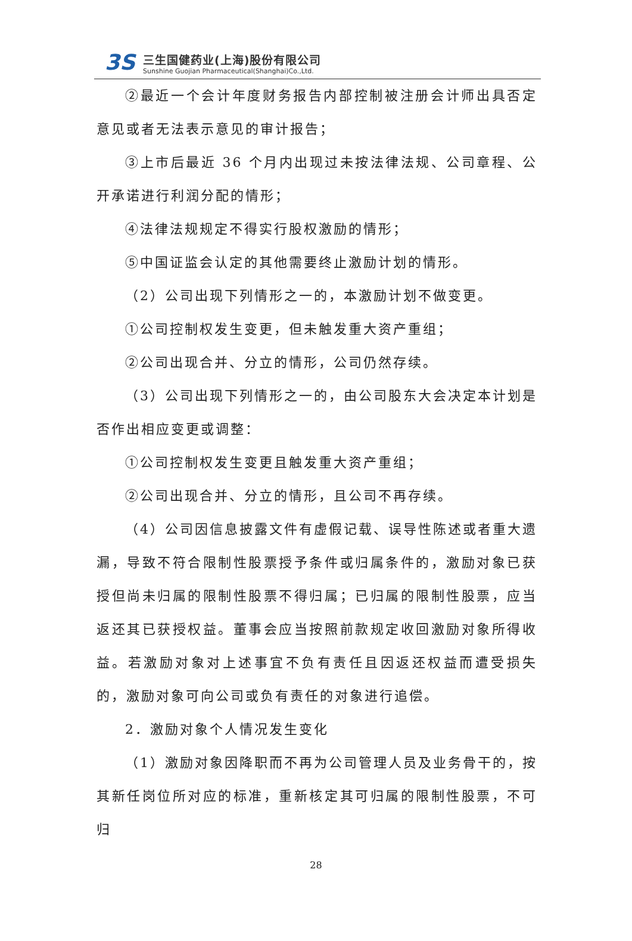3S
三生国健药业(上海)股份有限公司
Sunshine Guojian Pharmaceutical(Shanghai)Co.,Ltd.
②最近一个会计年度财务报告内部控制被注册会计师出具否定意见或者无法表示意见的审计报告；
③上市后最近 36 个月内出现过未按法律法规、公司章程、公开承诺进行利润分配的情形；
④法律法规规定不得实行股权激励的情形；
⑤中国证监会认定的其他需要终止激励计划的情形。
（2）公司出现下列情形之一的，本激励计划不做变更。
①公司控制权发生变更，但未触发重大资产重组；
②公司出现合并、分立的情形，公司仍然存续。
（3）公司出现下列情形之一的，由公司股东大会决定本计划是否作出相应变更或调整：
①公司控制权发生变更且触发重大资产重组；
②公司出现合并、分立的情形，且公司不再存续。
（4）公司因信息披露文件有虚假记载、误导性陈述或者重大遗漏，导致不符合限制性股票授予条件或归属条件的，激励对象已获授但尚未归属的限制性股票不得归属；已归属的限制性股票，应当返还其已获授权益。董事会应当按照前款规定收回激励对象所得收益。若激励对象对上述事宜不负有责任且因返还权益而遭受损失的，激励对象可向公司或负有责任的对象进行追偿。
2．激励对象个人情况发生变化
（1）激励对象因降职而不再为公司管理人员及业务骨干的，按其新任岗位所对应的标准，重新核定其可归属的限制性股票，不可归
28